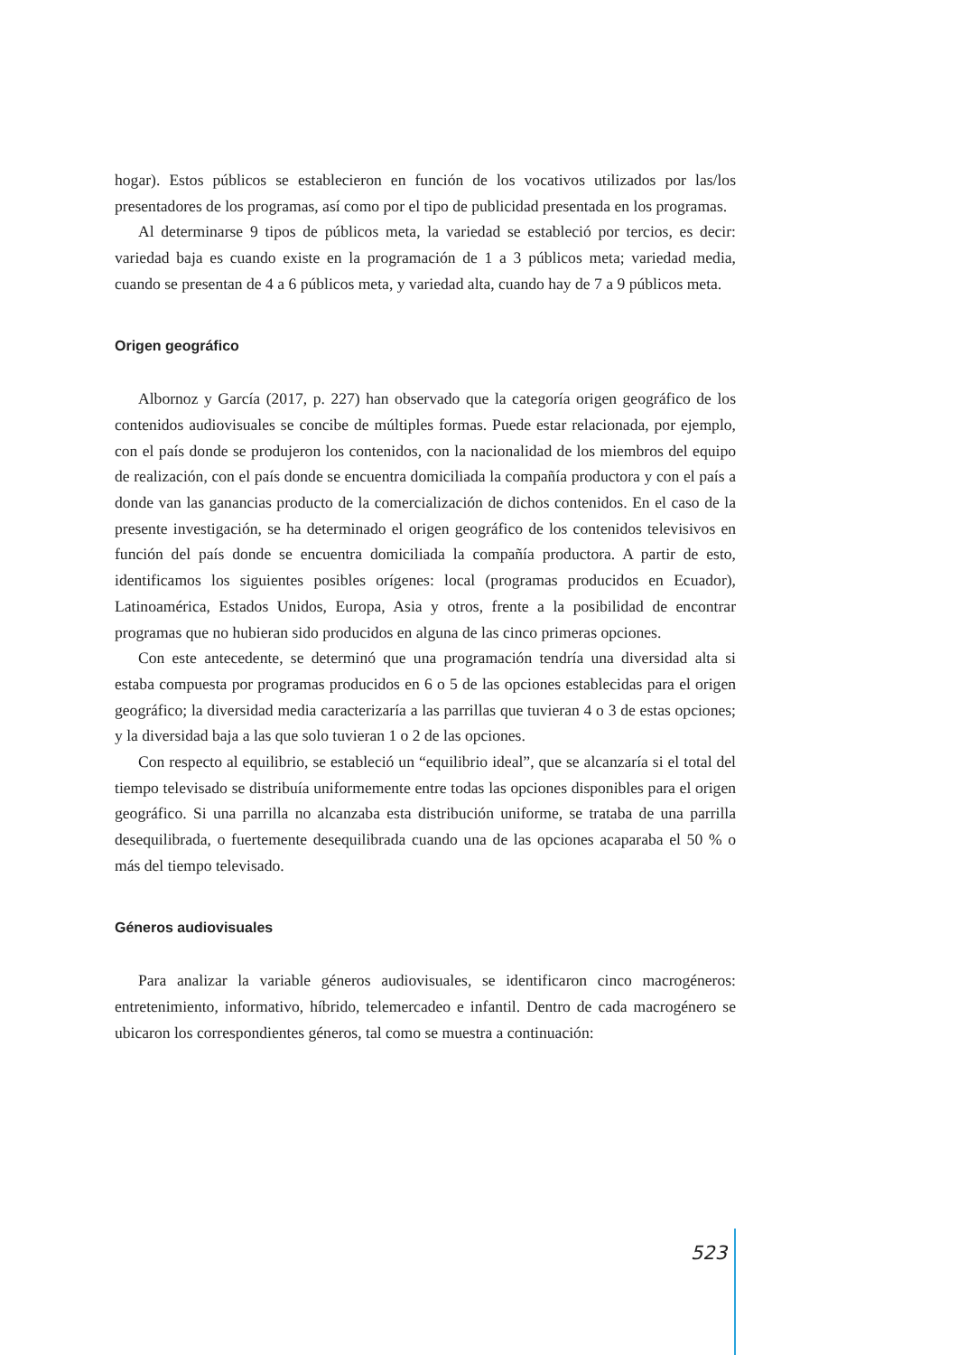hogar). Estos públicos se establecieron en función de los vocativos utilizados por las/los presentadores de los programas, así como por el tipo de publicidad presentada en los programas.
Al determinarse 9 tipos de públicos meta, la variedad se estableció por tercios, es decir: variedad baja es cuando existe en la programación de 1 a 3 públicos meta; variedad media, cuando se presentan de 4 a 6 públicos meta, y variedad alta, cuando hay de 7 a 9 públicos meta.
Origen geográfico
Albornoz y García (2017, p. 227) han observado que la categoría origen geográfico de los contenidos audiovisuales se concibe de múltiples formas. Puede estar relacionada, por ejemplo, con el país donde se produjeron los contenidos, con la nacionalidad de los miembros del equipo de realización, con el país donde se encuentra domiciliada la compañía productora y con el país a donde van las ganancias producto de la comercialización de dichos contenidos. En el caso de la presente investigación, se ha determinado el origen geográfico de los contenidos televisivos en función del país donde se encuentra domiciliada la compañía productora. A partir de esto, identificamos los siguientes posibles orígenes: local (programas producidos en Ecuador), Latinoamérica, Estados Unidos, Europa, Asia y otros, frente a la posibilidad de encontrar programas que no hubieran sido producidos en alguna de las cinco primeras opciones.
Con este antecedente, se determinó que una programación tendría una diversidad alta si estaba compuesta por programas producidos en 6 o 5 de las opciones establecidas para el origen geográfico; la diversidad media caracterizaría a las parrillas que tuvieran 4 o 3 de estas opciones; y la diversidad baja a las que solo tuvieran 1 o 2 de las opciones.
Con respecto al equilibrio, se estableció un “equilibrio ideal”, que se alcanzaría si el total del tiempo televisado se distribuía uniformemente entre todas las opciones disponibles para el origen geográfico. Si una parrilla no alcanzaba esta distribución uniforme, se trataba de una parrilla desequilibrada, o fuertemente desequilibrada cuando una de las opciones acaparaba el 50 % o más del tiempo televisado.
Géneros audiovisuales
Para analizar la variable géneros audiovisuales, se identificaron cinco macrogéneros: entretenimiento, informativo, híbrido, telemercadeo e infantil. Dentro de cada macrogénero se ubicaron los correspondientes géneros, tal como se muestra a continuación:
523